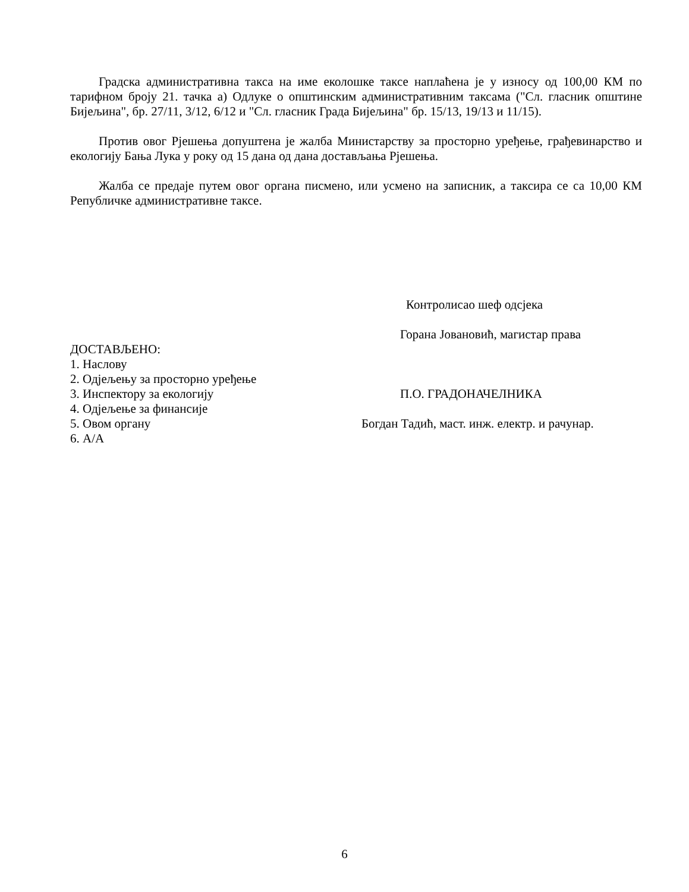Градска административна такса на име еколошке таксе наплаћена је у износу од 100,00 КМ по тарифном броју 21. тачка а) Одлуке о општинским административним таксама ("Сл. гласник општине Бијељина", бр. 27/11, 3/12, 6/12 и "Сл. гласник Града Бијељина" бр. 15/13, 19/13 и 11/15).
Против овог Рјешења допуштена је жалба Министарству за просторно уређење, грађевинарство и екологију Бања Лука у року од 15 дана од дана достављања Рјешења.
Жалба се предаје путем овог органа писмено, или усмено на записник, а таксира се са 10,00 КМ Републичке административне таксе.
Контролисао шеф одсјека
Горана Јовановић, магистар права
ДОСТАВЉЕНО:
1. Наслову
2. Одјељењу за просторно уређење
3. Инспектору за екологију П.О. ГРАДОНАЧЕЛНИКА
4. Одјељење за финансије
5. Овом органу Богдан Тадић, маст. инж. електр. и рачунар.
6. А/А
6